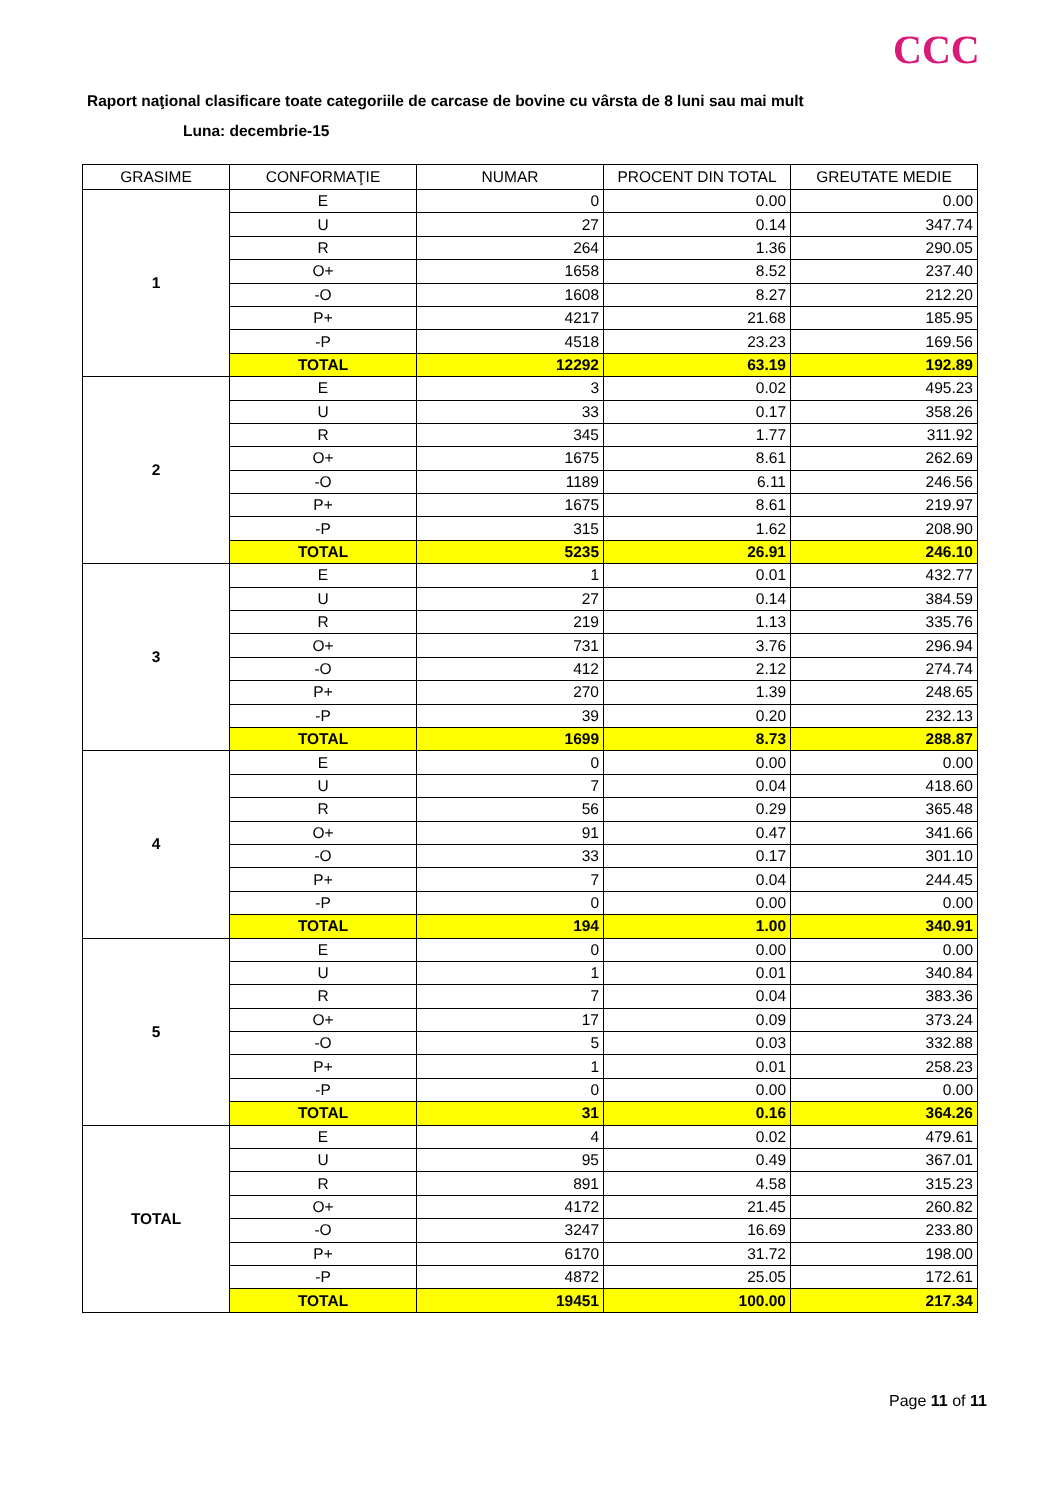CCC
Raport naţional clasificare toate categoriile de carcase de bovine cu vârsta de 8 luni sau mai mult
Luna: decembrie-15
| GRASIME | CONFORMAŢIE | NUMAR | PROCENT DIN TOTAL | GREUTATE MEDIE |
| --- | --- | --- | --- | --- |
| 1 | E | 0 | 0.00 | 0.00 |
| | U | 27 | 0.14 | 347.74 |
| | R | 264 | 1.36 | 290.05 |
| | O+ | 1658 | 8.52 | 237.40 |
| | -O | 1608 | 8.27 | 212.20 |
| | P+ | 4217 | 21.68 | 185.95 |
| | -P | 4518 | 23.23 | 169.56 |
| | TOTAL | 12292 | 63.19 | 192.89 |
| 2 | E | 3 | 0.02 | 495.23 |
| | U | 33 | 0.17 | 358.26 |
| | R | 345 | 1.77 | 311.92 |
| | O+ | 1675 | 8.61 | 262.69 |
| | -O | 1189 | 6.11 | 246.56 |
| | P+ | 1675 | 8.61 | 219.97 |
| | -P | 315 | 1.62 | 208.90 |
| | TOTAL | 5235 | 26.91 | 246.10 |
| 3 | E | 1 | 0.01 | 432.77 |
| | U | 27 | 0.14 | 384.59 |
| | R | 219 | 1.13 | 335.76 |
| | O+ | 731 | 3.76 | 296.94 |
| | -O | 412 | 2.12 | 274.74 |
| | P+ | 270 | 1.39 | 248.65 |
| | -P | 39 | 0.20 | 232.13 |
| | TOTAL | 1699 | 8.73 | 288.87 |
| 4 | E | 0 | 0.00 | 0.00 |
| | U | 7 | 0.04 | 418.60 |
| | R | 56 | 0.29 | 365.48 |
| | O+ | 91 | 0.47 | 341.66 |
| | -O | 33 | 0.17 | 301.10 |
| | P+ | 7 | 0.04 | 244.45 |
| | -P | 0 | 0.00 | 0.00 |
| | TOTAL | 194 | 1.00 | 340.91 |
| 5 | E | 0 | 0.00 | 0.00 |
| | U | 1 | 0.01 | 340.84 |
| | R | 7 | 0.04 | 383.36 |
| | O+ | 17 | 0.09 | 373.24 |
| | -O | 5 | 0.03 | 332.88 |
| | P+ | 1 | 0.01 | 258.23 |
| | -P | 0 | 0.00 | 0.00 |
| | TOTAL | 31 | 0.16 | 364.26 |
| TOTAL | E | 4 | 0.02 | 479.61 |
| | U | 95 | 0.49 | 367.01 |
| | R | 891 | 4.58 | 315.23 |
| | O+ | 4172 | 21.45 | 260.82 |
| | -O | 3247 | 16.69 | 233.80 |
| | P+ | 6170 | 31.72 | 198.00 |
| | -P | 4872 | 25.05 | 172.61 |
| | TOTAL | 19451 | 100.00 | 217.34 |
Page 11 of 11